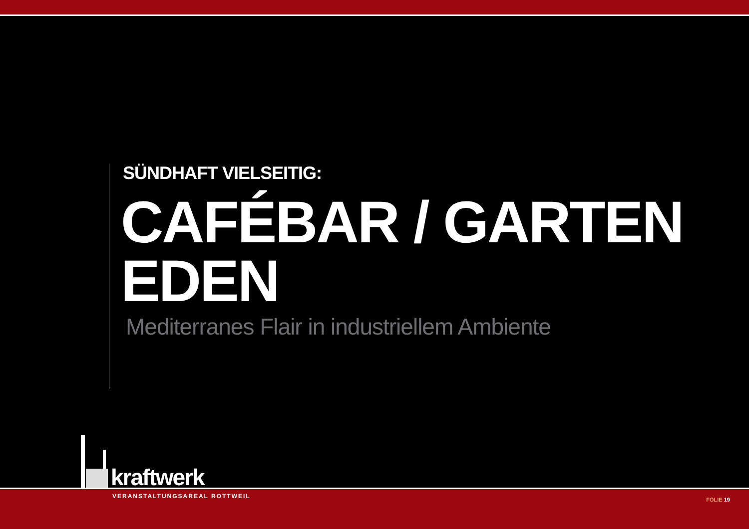SÜNDHAFT VIELSEITIG:
CAFÉBAR / GARTEN EDEN
Mediterranes Flair in industriellem Ambiente
kraftwerk
VERANSTALTUNGSAREAL ROTTWEIL
FOLIE 19